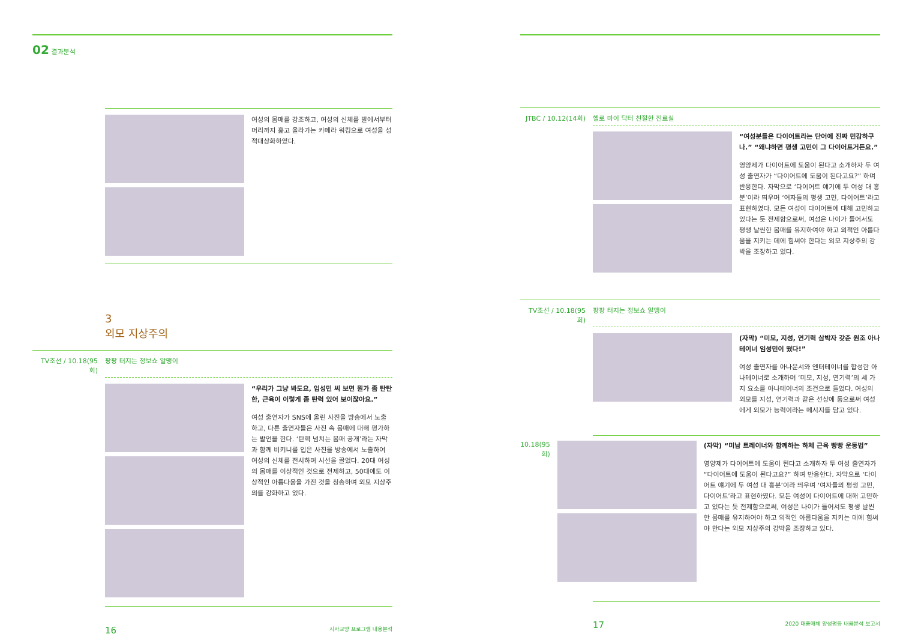02 결과분석
여성의 몸매를 강조하고, 여성의 신체를 발에서부터 머리까지 훑고 올라가는 카메라 워킹으로 여성을 성적대상화하였다.
3
외모 지상주의
TV조선 / 10.18(95회) 팡팡 터지는 정보쇼 알맹이
“우리가 그냥 봐도요, 임성민 씨 보면 뭔가 좀 탄탄한, 근육이 이렇게 좀 탄력 있어 보이잖아요.”
여성 출연자가 SNS에 올린 사진을 방송에서 노출하고, 다른 출연자들은 사진 속 몸매에 대해 평가하는 발언을 한다. ‘탄력 넘치는 몸매 공개’라는 자막과 함께 비키니를 입은 사진을 방송에서 노출하여 여성의 신체를 전시하며 시선을 끌었다. 20대 여성의 몸매를 이상적인 것으로 전제하고, 50대에도 이상적인 아름다움을 가진 것을 칭송하며 외모 지상주의를 강화하고 있다.
16 시사교양 프로그램 내용분석
JTBC / 10.12(14회) 헬로 마이 닥터 친절한 진료실
“여성분들은 다이어트라는 단어에 진짜 민감하구나.” “왜냐하면 평생 고민이 그 다이어트거든요.”
영양제가 다이어트에 도움이 된다고 소개하자 두 여성 출연자가 “다이어트에 도움이 된다고요?” 하며 반응한다. 자막으로 ‘다이어트 얘기에 두 여성 대 흥분’이라 띄우며 ‘여자들의 평생 고민, 다이어트’라고 표현하였다. 모든 여성이 다이어트에 대해 고민하고 있다는 듯 전제함으로써, 여성은 나이가 들어서도 평생 날씬한 몸매를 유지하여야 하고 외적인 아름다움을 지키는 데에 힘써야 한다는 외모 지상주의 강박을 조장하고 있다.
TV조선 / 10.18(95회) 팡팡 터지는 정보쇼 알맹이
(자막) “미모, 지성, 연기력 삼박자 갖춘 원조 아나테이너 임성민이 떴다!”
여성 출연자를 아나운서와 엔터테이너를 합성한 아나테이너로 소개하며 ‘미모, 지성, 연기력’의 세 가지 요소를 아나테이너의 조건으로 들었다. 여성의 외모를 지성, 연기력과 같은 선상에 둠으로써 여성에게 외모가 능력이라는 메시지를 담고 있다.
10.18(95회)
(자막) “미남 트레이너와 함께하는 하체 근육 빵빵 운동법”
영양제가 다이어트에 도움이 된다고 소개하자 두 여성 출연자가 “다이어트에 도움이 된다고요?” 하며 반응한다. 자막으로 ‘다이어트 얘기에 두 여성 대 흥분’이라 띄우며 ‘여자들의 평생 고민, 다이어트’라고 표현하였다. 모든 여성이 다이어트에 대해 고민하고 있다는 듯 전제함으로써, 여성은 나이가 들어서도 평생 날씬한 몸매를 유지하여야 하고 외적인 아름다움을 지키는 데에 힘써야 한다는 외모 지상주의 강박을 조장하고 있다.
17 2020 대중매체 양성평등 내용분석 보고서